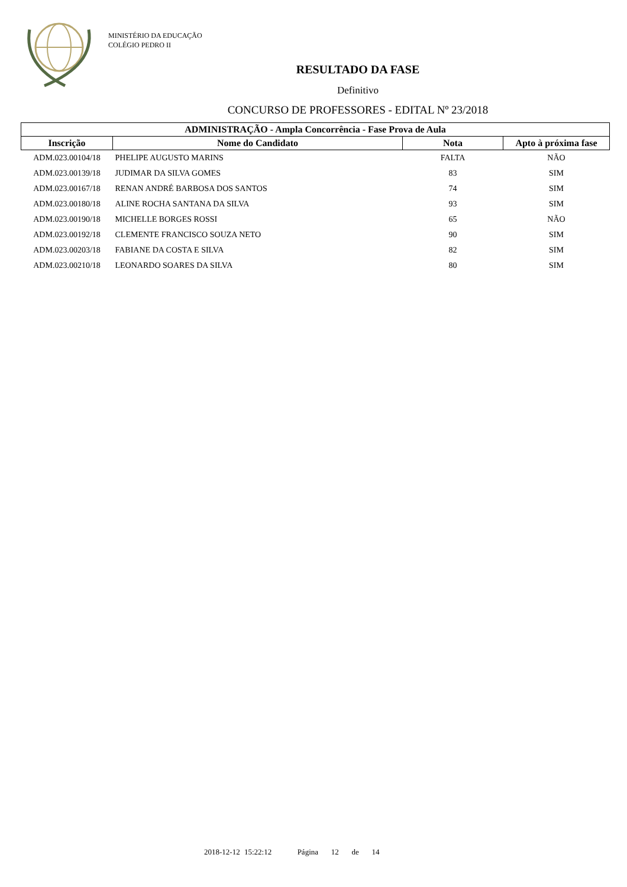MINISTÉRIO DA EDUCAÇÃO
COLÉGIO PEDRO II
RESULTADO DA FASE
Definitivo
CONCURSO DE PROFESSORES - EDITAL Nº 23/2018
| ADMINISTRAÇÃO - Ampla Concorrência - Fase Prova de Aula | | | |
| --- | --- | --- | --- |
| Inscrição | Nome do Candidato | Nota | Apto à próxima fase |
| ADM.023.00104/18 | PHELIPE AUGUSTO MARINS | FALTA | NÃO |
| ADM.023.00139/18 | JUDIMAR DA SILVA GOMES | 83 | SIM |
| ADM.023.00167/18 | RENAN ANDRÉ BARBOSA DOS SANTOS | 74 | SIM |
| ADM.023.00180/18 | ALINE ROCHA SANTANA DA SILVA | 93 | SIM |
| ADM.023.00190/18 | MICHELLE BORGES ROSSI | 65 | NÃO |
| ADM.023.00192/18 | CLEMENTE FRANCISCO SOUZA NETO | 90 | SIM |
| ADM.023.00203/18 | FABIANE DA COSTA E SILVA | 82 | SIM |
| ADM.023.00210/18 | LEONARDO SOARES DA SILVA | 80 | SIM |
2018-12-12 15:22:12 Página 12 de 14